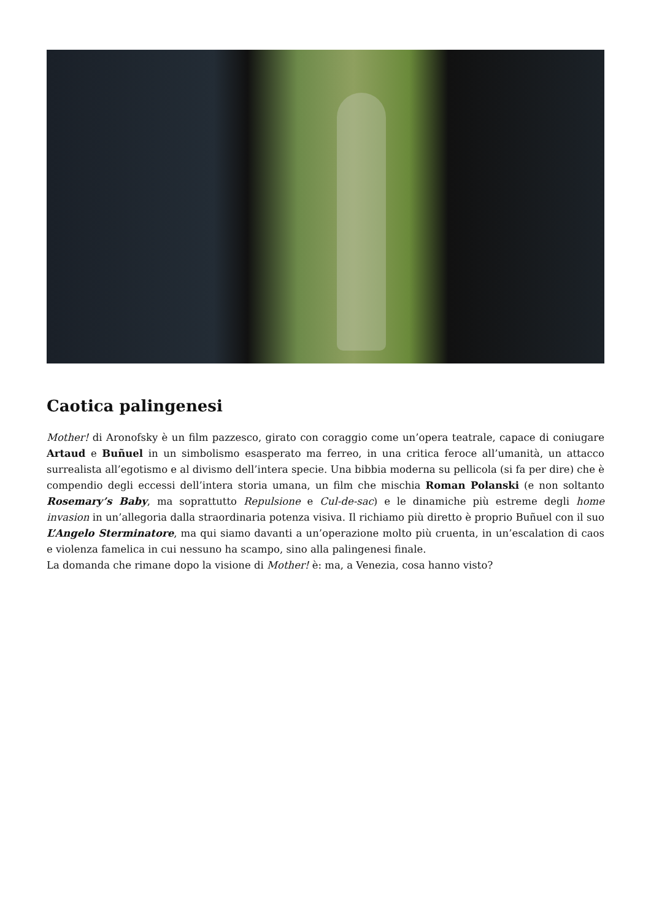Caotica palingenesi
Mother! di Aronofsky è un film pazzesco, girato con coraggio come un’opera teatrale, capace di coniugare Artaud e Buñuel in un simbolismo esasperato ma ferreo, in una critica feroce all’umanità, un attacco surrealista all’egotismo e al divismo dell’intera specie. Una bibbia moderna su pellicola (si fa per dire) che è compendio degli eccessi dell’intera storia umana, un film che mischia Roman Polanski (e non soltanto Rosemary’s Baby, ma soprattutto Repulsione e Cul-de-sac) e le dinamiche più estreme degli home invasion in un’allegoria dalla straordinaria potenza visiva. Il richiamo più diretto è proprio Buñuel con il suo L’Angelo Sterminatore, ma qui siamo davanti a un’operazione molto più cruenta, in un’escalation di caos e violenza famelica in cui nessuno ha scampo, sino alla palingenesi finale.
La domanda che rimane dopo la visione di Mother! è: ma, a Venezia, cosa hanno visto?